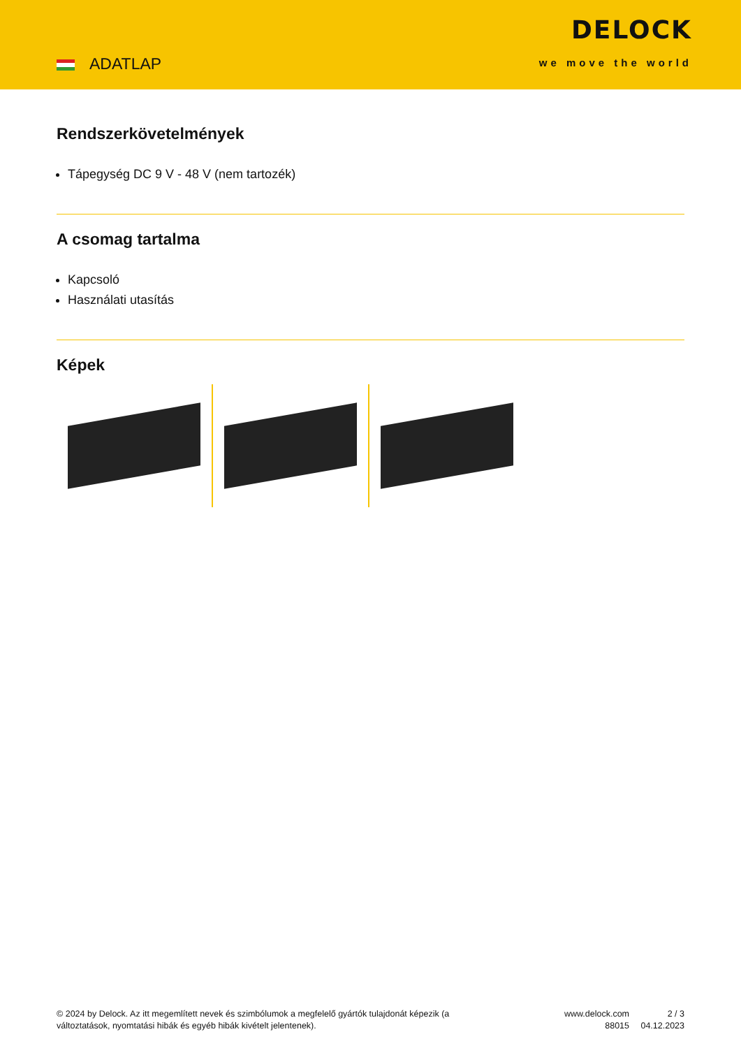ADATLAP
DELOCK
we move the world
Rendszerkövetelmények
Tápegység DC 9 V - 48 V (nem tartozék)
A csomag tartalma
Kapcsoló
Használati utasítás
Képek
© 2024 by Delock. Az itt megemlített nevek és szimbólumok a megfelelő gyártók tulajdonát képezik (a változtatások, nyomtatási hibák és egyéb hibák kivételt jelentenek).
www.delock.com
88015
2 / 3
04.12.2023